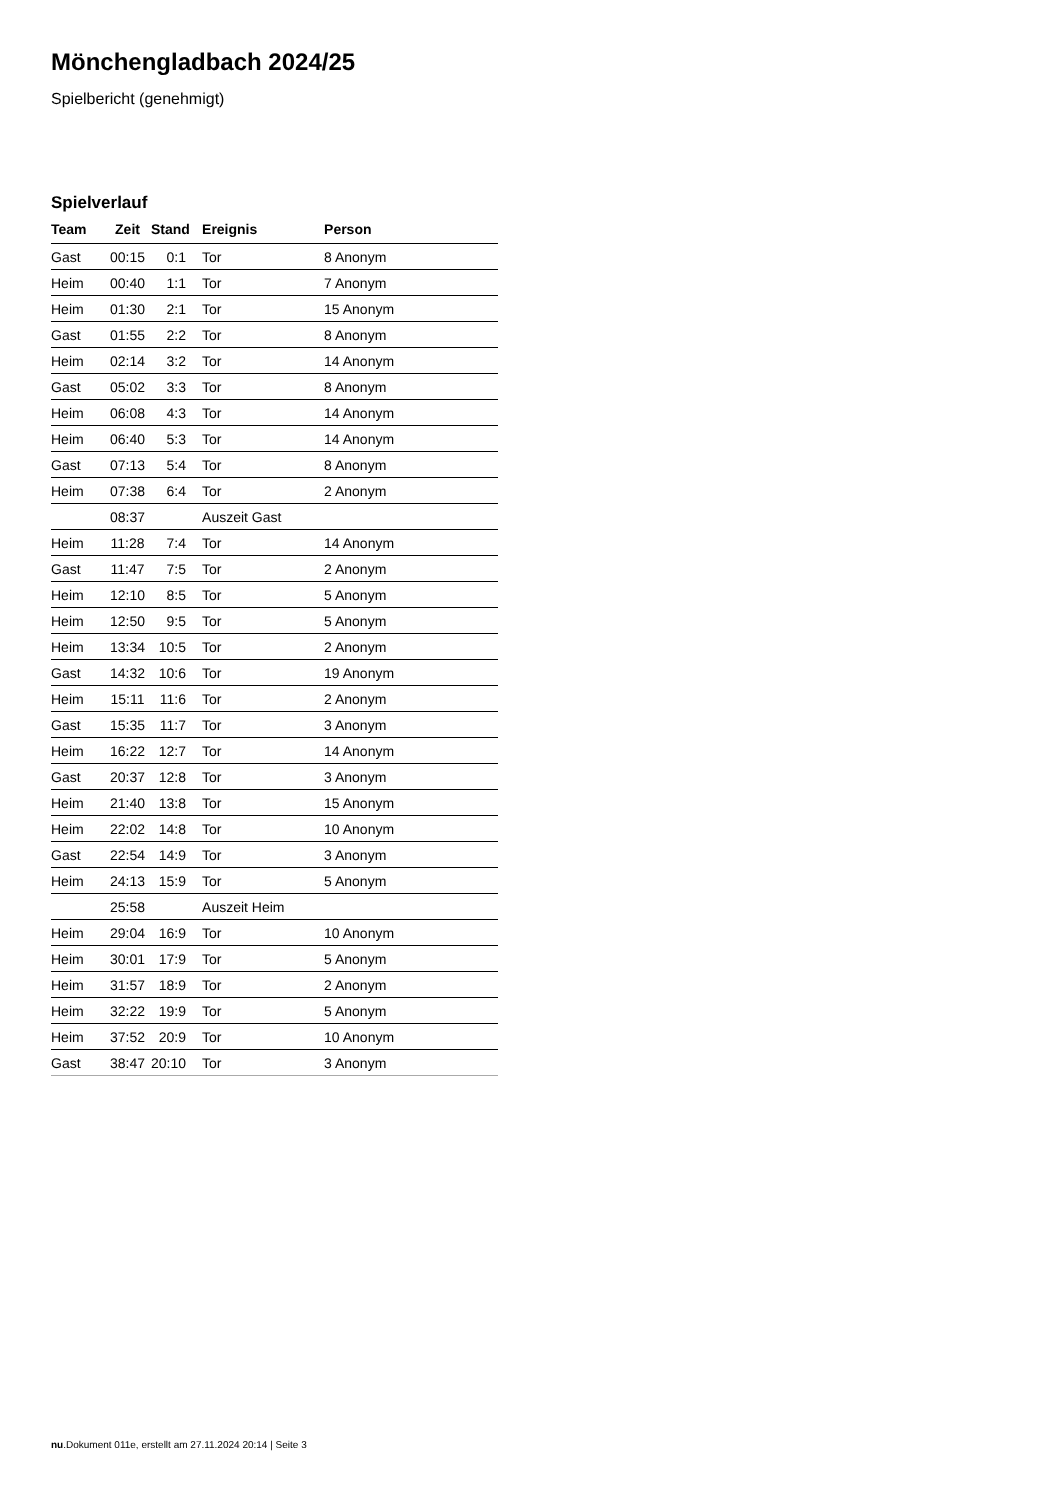Mönchengladbach 2024/25
Spielbericht (genehmigt)
Spielverlauf
| Team | Zeit | Stand | Ereignis | Person |
| --- | --- | --- | --- | --- |
| Gast | 00:15 | 0:1 | Tor | 8 Anonym |
| Heim | 00:40 | 1:1 | Tor | 7 Anonym |
| Heim | 01:30 | 2:1 | Tor | 15 Anonym |
| Gast | 01:55 | 2:2 | Tor | 8 Anonym |
| Heim | 02:14 | 3:2 | Tor | 14 Anonym |
| Gast | 05:02 | 3:3 | Tor | 8 Anonym |
| Heim | 06:08 | 4:3 | Tor | 14 Anonym |
| Heim | 06:40 | 5:3 | Tor | 14 Anonym |
| Gast | 07:13 | 5:4 | Tor | 8 Anonym |
| Heim | 07:38 | 6:4 | Tor | 2 Anonym |
| | 08:37 | | Auszeit Gast | |
| Heim | 11:28 | 7:4 | Tor | 14 Anonym |
| Gast | 11:47 | 7:5 | Tor | 2 Anonym |
| Heim | 12:10 | 8:5 | Tor | 5 Anonym |
| Heim | 12:50 | 9:5 | Tor | 5 Anonym |
| Heim | 13:34 | 10:5 | Tor | 2 Anonym |
| Gast | 14:32 | 10:6 | Tor | 19 Anonym |
| Heim | 15:11 | 11:6 | Tor | 2 Anonym |
| Gast | 15:35 | 11:7 | Tor | 3 Anonym |
| Heim | 16:22 | 12:7 | Tor | 14 Anonym |
| Gast | 20:37 | 12:8 | Tor | 3 Anonym |
| Heim | 21:40 | 13:8 | Tor | 15 Anonym |
| Heim | 22:02 | 14:8 | Tor | 10 Anonym |
| Gast | 22:54 | 14:9 | Tor | 3 Anonym |
| Heim | 24:13 | 15:9 | Tor | 5 Anonym |
| | 25:58 | | Auszeit Heim | |
| Heim | 29:04 | 16:9 | Tor | 10 Anonym |
| Heim | 30:01 | 17:9 | Tor | 5 Anonym |
| Heim | 31:57 | 18:9 | Tor | 2 Anonym |
| Heim | 32:22 | 19:9 | Tor | 5 Anonym |
| Heim | 37:52 | 20:9 | Tor | 10 Anonym |
| Gast | 38:47 | 20:10 | Tor | 3 Anonym |
nu.Dokument 011e, erstellt am 27.11.2024 20:14 | Seite 3